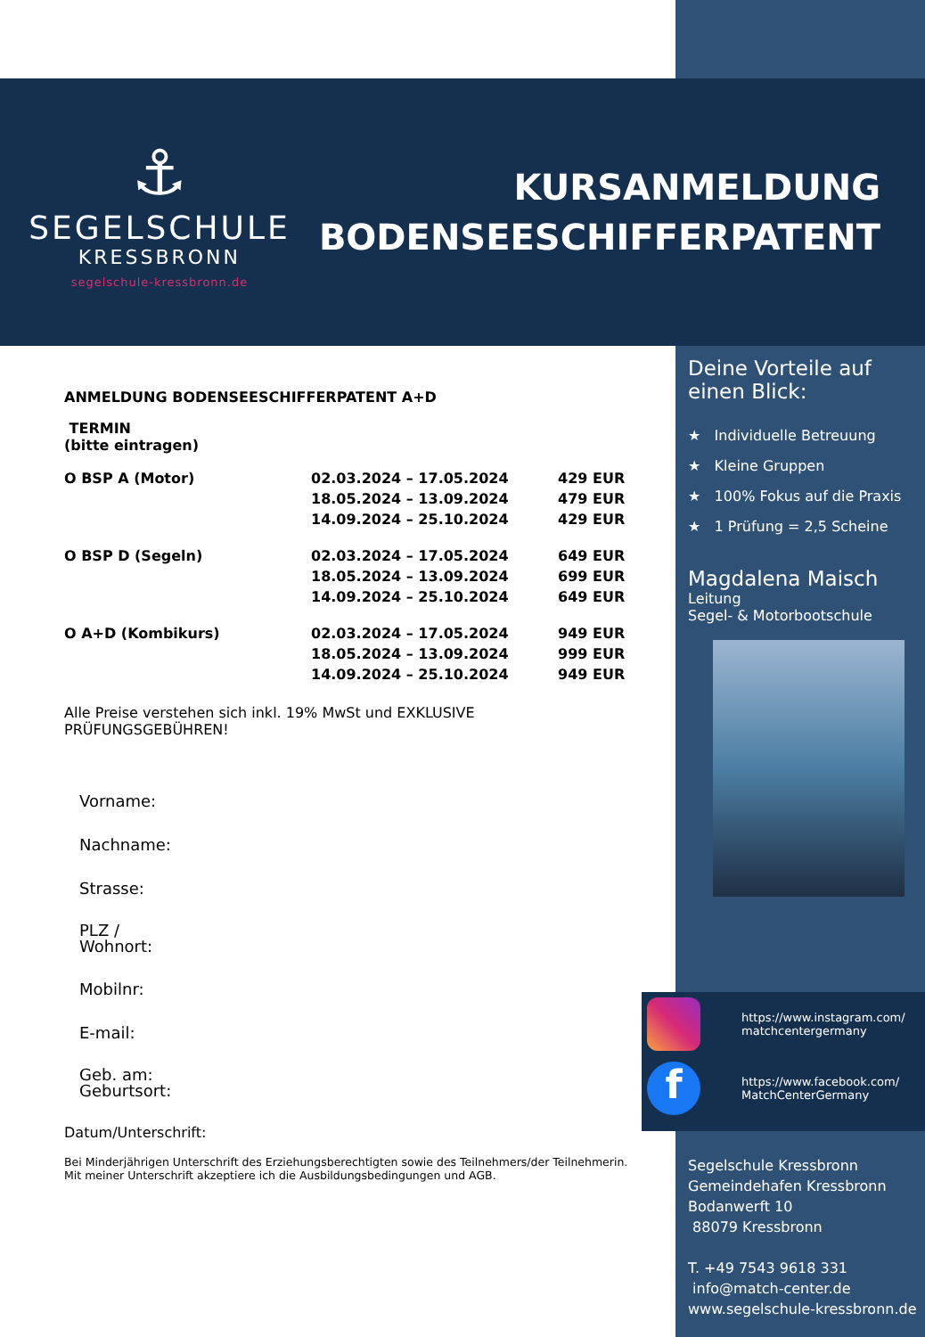⚓
SEGELSCHULE
KRESSBRONN
segelschule-kressbronn.de
KURSANMELDUNG
BODENSEESCHIFFERPATENT
ANMELDUNG BODENSEESCHIFFERPATENT A+D
TERMIN
(bitte eintragen)
| O BSP A (Motor) | 02.03.2024 – 17.05.2024 | 429 EUR |
| | 18.05.2024 – 13.09.2024 | 479 EUR |
| | 14.09.2024 – 25.10.2024 | 429 EUR |
| O BSP D (Segeln) | 02.03.2024 – 17.05.2024 | 649 EUR |
| | 18.05.2024 – 13.09.2024 | 699 EUR |
| | 14.09.2024 – 25.10.2024 | 649 EUR |
| O A+D (Kombikurs) | 02.03.2024 – 17.05.2024 | 949 EUR |
| | 18.05.2024 – 13.09.2024 | 999 EUR |
| | 14.09.2024 – 25.10.2024 | 949 EUR |
Alle Preise verstehen sich inkl. 19% MwSt und EXKLUSIVE PRÜFUNGSGEBÜHREN!
Vorname:
Nachname:
Strasse:
PLZ /
Wohnort:
Mobilnr:
E-mail:
Geb. am:
Geburtsort:
Datum/Unterschrift:
Bei Minderjährigen Unterschrift des Erziehungsberechtigten sowie des Teilnehmers/der Teilnehmerin.
Mit meiner Unterschrift akzeptiere ich die Ausbildungsbedingungen und AGB.
Deine Vorteile auf
einen Blick:
★ Individuelle Betreuung
★ Kleine Gruppen
★ 100% Fokus auf die Praxis
★ 1 Prüfung = 2,5 Scheine
Magdalena Maisch
Leitung
Segel- & Motorbootschule
https://www.instagram.com/
matchcentergermany
f
https://www.facebook.com/
MatchCenterGermany
Segelschule Kressbronn
Gemeindehafen Kressbronn
Bodanwerft 10
88079 Kressbronn
T. +49 7543 9618 331
info@match-center.de
www.segelschule-kressbronn.de